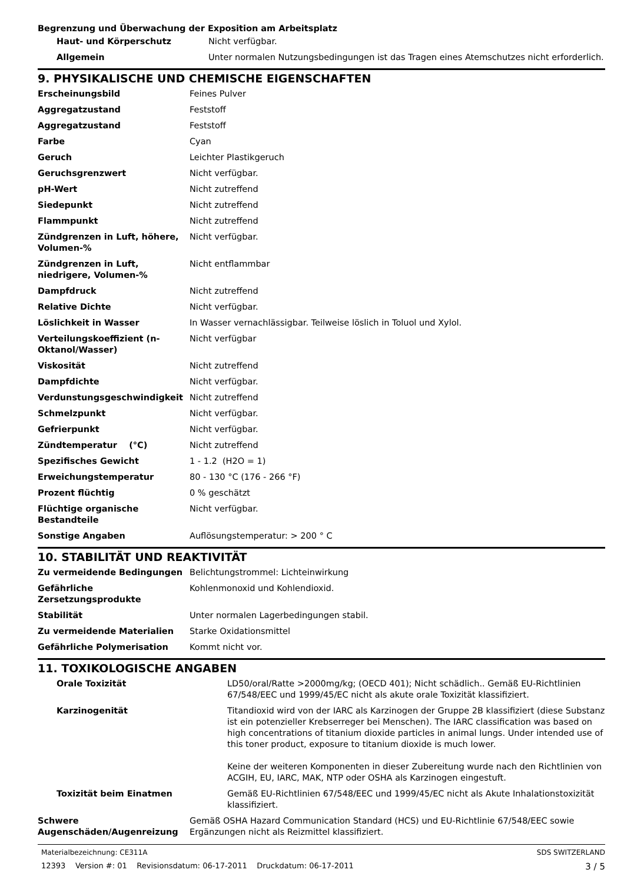Begrenzung und Überwachung der Exposition am Arbeitsplatz
| Haut- und Körperschutz | Nicht verfügbar. |
| Allgemein | Unter normalen Nutzungsbedingungen ist das Tragen eines Atemschutzes nicht erforderlich. |
9. PHYSIKALISCHE UND CHEMISCHE EIGENSCHAFTEN
| Erscheinungsbild | Feines Pulver |
| Aggregatzustand | Feststoff |
| Aggregatzustand | Feststoff |
| Farbe | Cyan |
| Geruch | Leichter Plastikgeruch |
| Geruchsgrenzwert | Nicht verfügbar. |
| pH-Wert | Nicht zutreffend |
| Siedepunkt | Nicht zutreffend |
| Flammpunkt | Nicht zutreffend |
| Zündgrenzen in Luft, höhere, Volumen-% | Nicht verfügbar. |
| Zündgrenzen in Luft, niedrigere, Volumen-% | Nicht entflammbar |
| Dampfdruck | Nicht zutreffend |
| Relative Dichte | Nicht verfügbar. |
| Löslichkeit in Wasser | In Wasser vernachlässigbar. Teilweise löslich in Toluol und Xylol. |
| Verteilungskoeffizient (n-Oktanol/Wasser) | Nicht verfügbar |
| Viskosität | Nicht zutreffend |
| Dampfdichte | Nicht verfügbar. |
| Verdunstungsgeschwindigkeit | Nicht zutreffend |
| Schmelzpunkt | Nicht verfügbar. |
| Gefrierpunkt | Nicht verfügbar. |
| Zündtemperatur (°C) | Nicht zutreffend |
| Spezifisches Gewicht | 1 - 1.2 (H2O = 1) |
| Erweichungstemperatur | 80 - 130 °C (176 - 266 °F) |
| Prozent flüchtig | 0 % geschätzt |
| Flüchtige organische Bestandteile | Nicht verfügbar. |
| Sonstige Angaben | Auflösungstemperatur: > 200 ° C |
10. STABILITÄT UND REAKTIVITÄT
| Zu vermeidende Bedingungen | Belichtungstrommel: Lichteinwirkung |
| Gefährliche Zersetzungsprodukte | Kohlenmonoxid und Kohlendioxid. |
| Stabilität | Unter normalen Lagerbedingungen stabil. |
| Zu vermeidende Materialien | Starke Oxidationsmittel |
| Gefährliche Polymerisation | Kommt nicht vor. |
11. TOXIKOLOGISCHE ANGABEN
| Orale Toxizität | LD50/oral/Ratte >2000mg/kg; (OECD 401); Nicht schädlich.. Gemäß EU-Richtlinien 67/548/EEC und 1999/45/EC nicht als akute orale Toxizität klassifiziert. |
| Karzinogenität | Titandioxid wird von der IARC als Karzinogen der Gruppe 2B klassifiziert (diese Substanz ist ein potenzieller Krebserreger bei Menschen). The IARC classification was based on high concentrations of titanium dioxide particles in animal lungs. Under intended use of this toner product, exposure to titanium dioxide is much lower. Keine der weiteren Komponenten in dieser Zubereitung wurde nach den Richtlinien von ACGIH, EU, IARC, MAK, NTP oder OSHA als Karzinogen eingestuft. |
| Toxizität beim Einatmen | Gemäß EU-Richtlinien 67/548/EEC und 1999/45/EC nicht als Akute Inhalationstoxizität klassifiziert. |
| Schwere Augenschäden/Augenreizung | Gemäß OSHA Hazard Communication Standard (HCS) und EU-Richtlinie 67/548/EEC sowie Ergänzungen nicht als Reizmittel klassifiziert. |
Materialbezeichnung: CE311A SDS SWITZERLAND
12393 Version #: 01 Revisionsdatum: 06-17-2011 Druckdatum: 06-17-2011 3 / 5